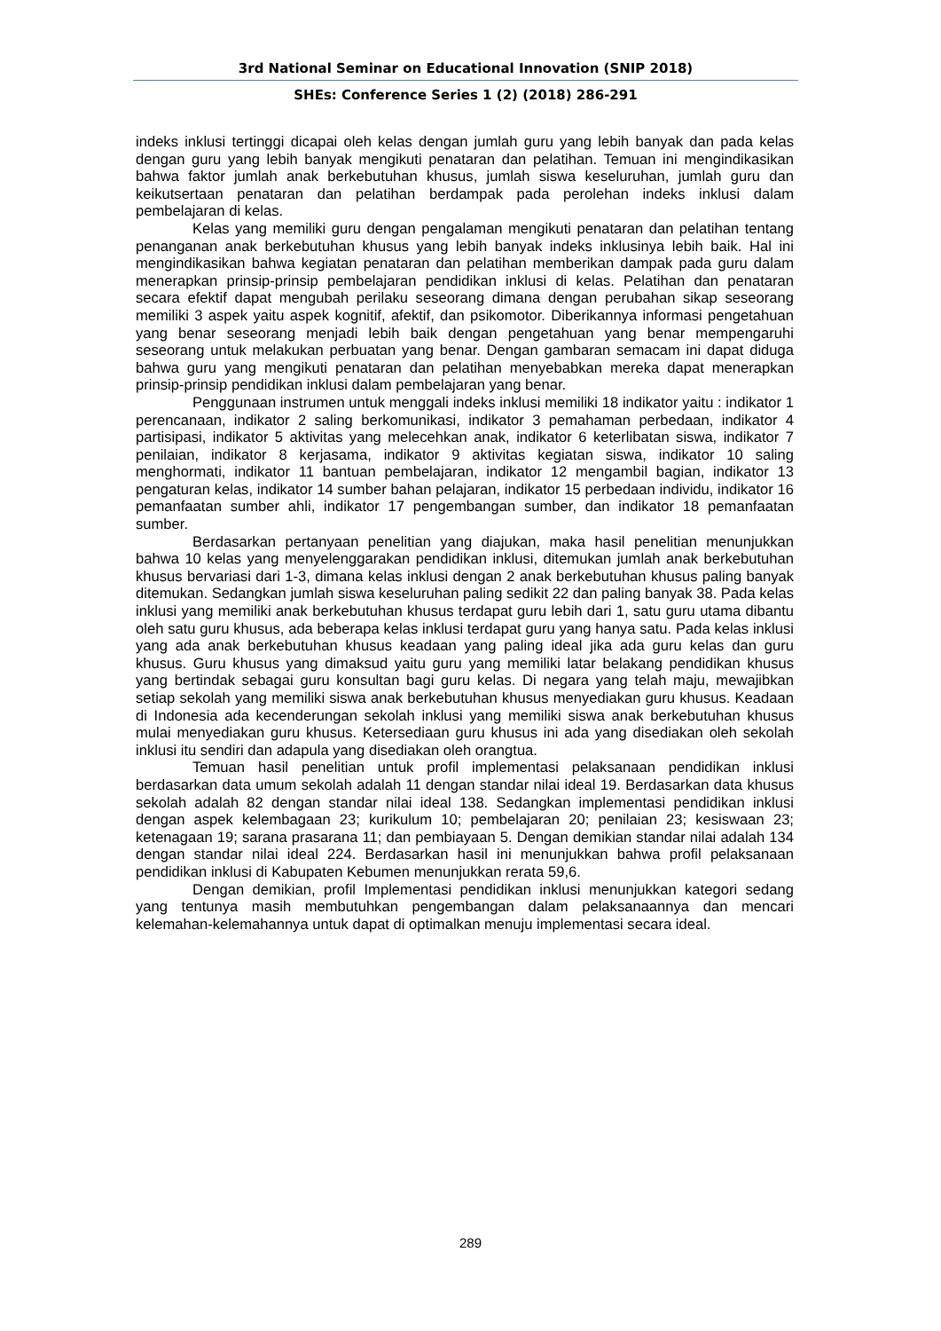3rd National Seminar on Educational Innovation (SNIP 2018)
SHEs: Conference Series 1 (2) (2018) 286-291
indeks inklusi tertinggi dicapai oleh kelas dengan jumlah guru yang lebih banyak dan pada kelas dengan guru yang lebih banyak mengikuti penataran dan pelatihan. Temuan ini mengindikasikan bahwa faktor jumlah anak berkebutuhan khusus, jumlah siswa keseluruhan, jumlah guru dan keikutsertaan penataran dan pelatihan berdampak pada perolehan indeks inklusi dalam pembelajaran di kelas.
Kelas yang memiliki guru dengan pengalaman mengikuti penataran dan pelatihan tentang penanganan anak berkebutuhan khusus yang lebih banyak indeks inklusinya lebih baik. Hal ini mengindikasikan bahwa kegiatan penataran dan pelatihan memberikan dampak pada guru dalam menerapkan prinsip-prinsip pembelajaran pendidikan inklusi di kelas. Pelatihan dan penataran secara efektif dapat mengubah perilaku seseorang dimana dengan perubahan sikap seseorang memiliki 3 aspek yaitu aspek kognitif, afektif, dan psikomotor. Diberikannya informasi pengetahuan yang benar seseorang menjadi lebih baik dengan pengetahuan yang benar mempengaruhi seseorang untuk melakukan perbuatan yang benar. Dengan gambaran semacam ini dapat diduga bahwa guru yang mengikuti penataran dan pelatihan menyebabkan mereka dapat menerapkan prinsip-prinsip pendidikan inklusi dalam pembelajaran yang benar.
Penggunaan instrumen untuk menggali indeks inklusi memiliki 18 indikator yaitu : indikator 1 perencanaan, indikator 2 saling berkomunikasi, indikator 3 pemahaman perbedaan, indikator 4 partisipasi, indikator 5 aktivitas yang melecehkan anak, indikator 6 keterlibatan siswa, indikator 7 penilaian, indikator 8 kerjasama, indikator 9 aktivitas kegiatan siswa, indikator 10 saling menghormati, indikator 11 bantuan pembelajaran, indikator 12 mengambil bagian, indikator 13 pengaturan kelas, indikator 14 sumber bahan pelajaran, indikator 15 perbedaan individu, indikator 16 pemanfaatan sumber ahli, indikator 17 pengembangan sumber, dan indikator 18 pemanfaatan sumber.
Berdasarkan pertanyaan penelitian yang diajukan, maka hasil penelitian menunjukkan bahwa 10 kelas yang menyelenggarakan pendidikan inklusi, ditemukan jumlah anak berkebutuhan khusus bervariasi dari 1-3, dimana kelas inklusi dengan 2 anak berkebutuhan khusus paling banyak ditemukan. Sedangkan jumlah siswa keseluruhan paling sedikit 22 dan paling banyak 38. Pada kelas inklusi yang memiliki anak berkebutuhan khusus terdapat guru lebih dari 1, satu guru utama dibantu oleh satu guru khusus, ada beberapa kelas inklusi terdapat guru yang hanya satu. Pada kelas inklusi yang ada anak berkebutuhan khusus keadaan yang paling ideal jika ada guru kelas dan guru khusus. Guru khusus yang dimaksud yaitu guru yang memiliki latar belakang pendidikan khusus yang bertindak sebagai guru konsultan bagi guru kelas. Di negara yang telah maju, mewajibkan setiap sekolah yang memiliki siswa anak berkebutuhan khusus menyediakan guru khusus. Keadaan di Indonesia ada kecenderungan sekolah inklusi yang memiliki siswa anak berkebutuhan khusus mulai menyediakan guru khusus. Ketersediaan guru khusus ini ada yang disediakan oleh sekolah inklusi itu sendiri dan adapula yang disediakan oleh orangtua.
Temuan hasil penelitian untuk profil implementasi pelaksanaan pendidikan inklusi berdasarkan data umum sekolah adalah 11 dengan standar nilai ideal 19. Berdasarkan data khusus sekolah adalah 82 dengan standar nilai ideal 138. Sedangkan implementasi pendidikan inklusi dengan aspek kelembagaan 23; kurikulum 10; pembelajaran 20; penilaian 23; kesiswaan 23; ketenagaan 19; sarana prasarana 11; dan pembiayaan 5. Dengan demikian standar nilai adalah 134 dengan standar nilai ideal 224. Berdasarkan hasil ini menunjukkan bahwa profil pelaksanaan pendidikan inklusi di Kabupaten Kebumen menunjukkan rerata 59,6.
Dengan demikian, profil Implementasi pendidikan inklusi menunjukkan kategori sedang yang tentunya masih membutuhkan pengembangan dalam pelaksanaannya dan mencari kelemahan-kelemahannya untuk dapat di optimalkan menuju implementasi secara ideal.
289